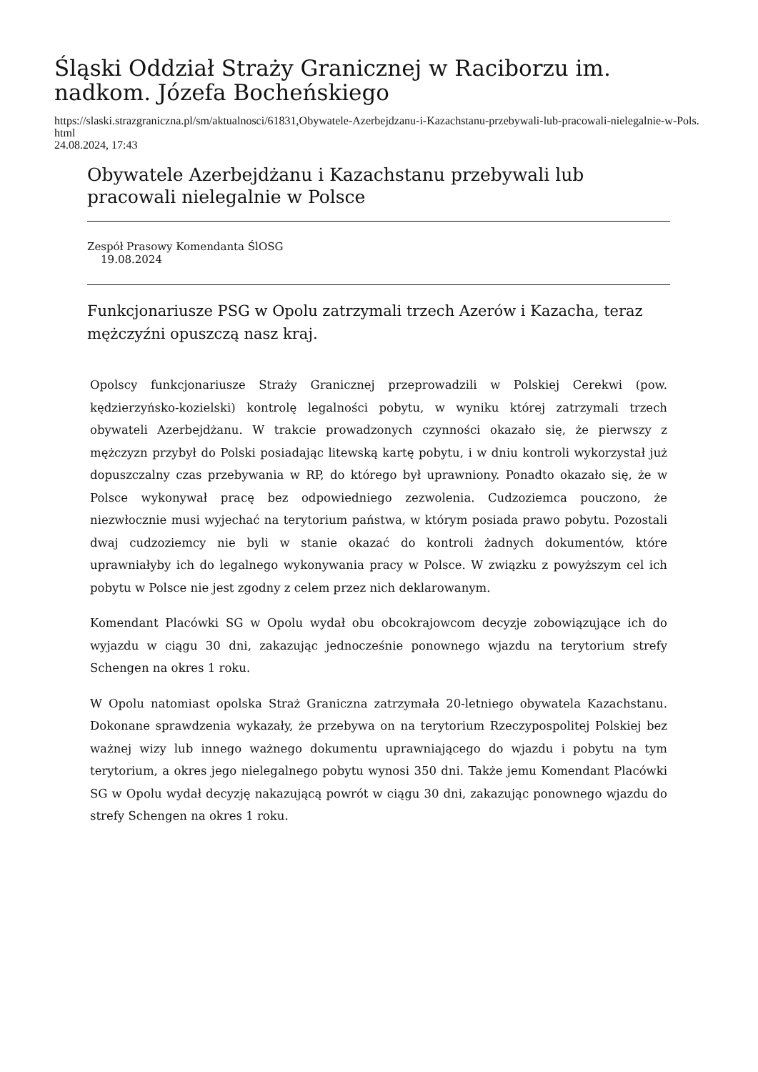Śląski Oddział Straży Granicznej w Raciborzu im. nadkom. Józefa Bocheńskiego
https://slaski.strazgraniczna.pl/sm/aktualnosci/61831,Obywatele-Azerbejdzanu-i-Kazachstanu-przebywali-lub-pracowali-nielegalnie-w-Pols.html
24.08.2024, 17:43
Obywatele Azerbejdżanu i Kazachstanu przebywali lub pracowali nielegalnie w Polsce
Zespół Prasowy Komendanta ŚlOSG
19.08.2024
Funkcjonariusze PSG w Opolu zatrzymali trzech Azerów i Kazacha, teraz mężczyźni opuszczą nasz kraj.
Opolscy funkcjonariusze Straży Granicznej przeprowadzili w Polskiej Cerekwi (pow. kędzierzyńsko-kozielski) kontrolę legalności pobytu, w wyniku której zatrzymali trzech obywateli Azerbejdżanu. W trakcie prowadzonych czynności okazało się, że pierwszy z mężczyzn przybył do Polski posiadając litewską kartę pobytu, i w dniu kontroli wykorzystał już dopuszczalny czas przebywania w RP, do którego był uprawniony. Ponadto okazało się, że w Polsce wykonywał pracę bez odpowiedniego zezwolenia. Cudzoziemca pouczono, że niezwłocznie musi wyjechać na terytorium państwa, w którym posiada prawo pobytu. Pozostali dwaj cudzoziemcy nie byli w stanie okazać do kontroli żadnych dokumentów, które uprawniałyby ich do legalnego wykonywania pracy w Polsce. W związku z powyższym cel ich pobytu w Polsce nie jest zgodny z celem przez nich deklarowanym.
Komendant Placówki SG w Opolu wydał obu obcokrajowcom decyzje zobowiązujące ich do wyjazdu w ciągu 30 dni, zakazując jednocześnie ponownego wjazdu na terytorium strefy Schengen na okres 1 roku.
W Opolu natomiast opolska Straż Graniczna zatrzymała 20-letniego obywatela Kazachstanu. Dokonane sprawdzenia wykazały, że przebywa on na terytorium Rzeczypospolitej Polskiej bez ważnej wizy lub innego ważnego dokumentu uprawniającego do wjazdu i pobytu na tym terytorium, a okres jego nielegalnego pobytu wynosi 350 dni. Także jemu Komendant Placówki SG w Opolu wydał decyzję nakazującą powrót w ciągu 30 dni, zakazując ponownego wjazdu do strefy Schengen na okres 1 roku.